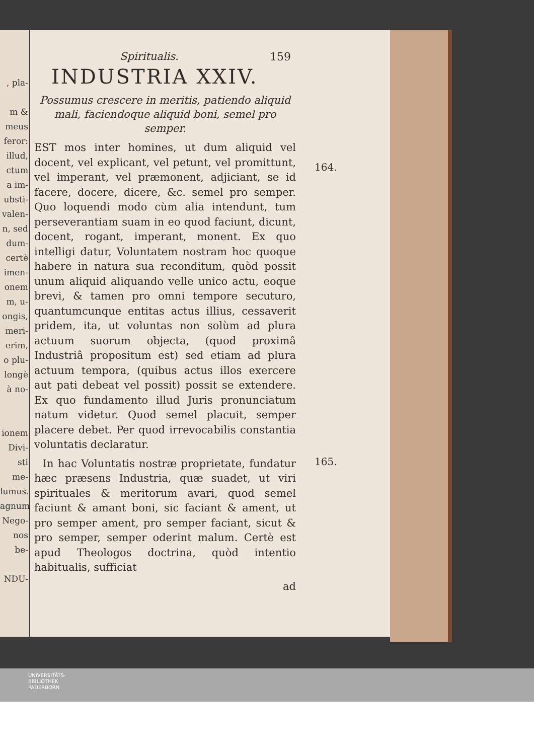, pla-
m &
meus
feror:
illud,
ctum
a im-
ubsti-
valen-
n, sed
dum-
certè
imen-
onem
m, u-
ongis,
meri-
erim,
o plu-
longè
à no-
ionem
Divi-
sti me-
lumus.
agnum
Nego-
nos be-
NDU-
164.
165.
Spiritualis. 159
INDUSTRIA XXIV.
Possumus crescere in meritis, patiendo aliquid mali, faciendoque aliquid boni, semel pro semper.
EST mos inter homines, ut dum aliquid vel docent, vel explicant, vel petunt, vel promittunt, vel imperant, vel præmonent, adjiciant, se id facere, docere, dicere, &c. semel pro semper. Quo loquendi modo cùm alia intendunt, tum perseverantiam suam in eo quod faciunt, dicunt, docent, rogant, imperant, monent. Ex quo intelligi datur, Voluntatem nostram hoc quoque habere in natura sua reconditum, quòd possit unum aliquid aliquando velle unico actu, eoque brevi, & tamen pro omni tempore secuturo, quantumcunque entitas actus illius, cessaverit pridem, ita, ut voluntas non solùm ad plura actuum suorum objecta, (quod proximâ Industriâ propositum est) sed etiam ad plura actuum tempora, (quibus actus illos exercere aut pati debeat vel possit) possit se extendere. Ex quo fundamento illud Juris pronunciatum natum videtur. Quod semel placuit, semper placere debet. Per quod irrevocabilis constantia voluntatis declaratur.
In hac Voluntatis nostræ proprietate, fundatur hæc præsens Industria, quæ suadet, ut viri spirituales & meritorum avari, quod semel faciunt & amant boni, sic faciant & ament, ut pro semper ament, pro semper faciant, sicut & pro semper, semper oderint malum. Certè est apud Theologos doctrina, quòd intentio habitualis, sufficiat
ad
UNIVERSITÄTS-
BIBLIOTHEK
PADERBORN